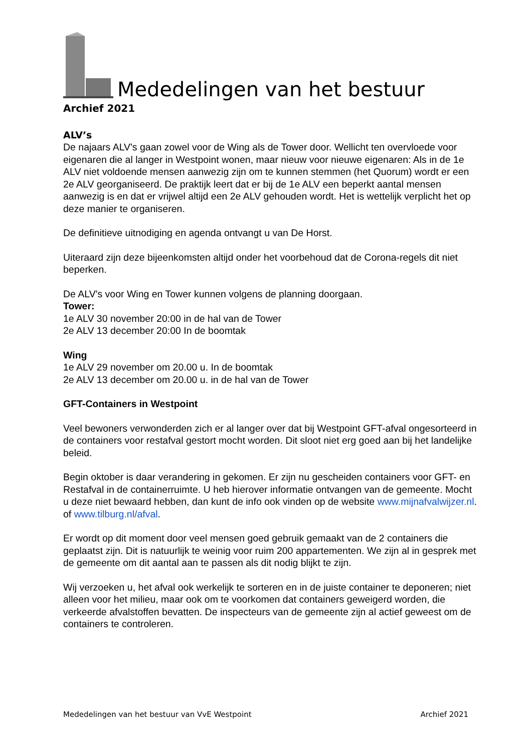Mededelingen van het bestuur
Archief 2021
ALV’s
De najaars ALV's gaan zowel voor de Wing als de Tower door. Wellicht ten overvloede voor eigenaren die al langer in Westpoint wonen, maar nieuw voor nieuwe eigenaren: Als in de 1e ALV niet voldoende mensen aanwezig zijn om te kunnen stemmen (het Quorum) wordt er een 2e ALV georganiseerd. De praktijk leert dat er bij de 1e ALV een beperkt aantal mensen aanwezig is en dat er vrijwel altijd een 2e ALV gehouden wordt. Het is wettelijk verplicht het op deze manier te organiseren.
De definitieve uitnodiging en agenda ontvangt u van De Horst.
Uiteraard zijn deze bijeenkomsten altijd onder het voorbehoud dat de Corona-regels dit niet beperken.
De ALV's voor Wing en Tower kunnen volgens de planning doorgaan.
Tower:
1e ALV 30 november 20:00 in de hal van de Tower
2e ALV 13 december 20:00 In de boomtak
Wing
1e ALV 29 november om 20.00 u. In de boomtak
2e ALV 13 december om 20.00 u. in de hal van de Tower
GFT-Containers in Westpoint
Veel bewoners verwonderden zich er al langer over dat bij Westpoint GFT-afval ongesorteerd in de containers voor restafval gestort mocht worden. Dit sloot niet erg goed aan bij het landelijke beleid.
Begin oktober is daar verandering in gekomen. Er zijn nu gescheiden containers voor GFT- en Restafval in de containerruimte. U heb hierover informatie ontvangen van de gemeente. Mocht u deze niet bewaard hebben, dan kunt de info ook vinden op de website www.mijnafvalwijzer.nl. of www.tilburg.nl/afval.
Er wordt op dit moment door veel mensen goed gebruik gemaakt van de 2 containers die geplaatst zijn. Dit is natuurlijk te weinig voor ruim 200 appartementen. We zijn al in gesprek met de gemeente om dit aantal aan te passen als dit nodig blijkt te zijn.
Wij verzoeken u, het afval ook werkelijk te sorteren en in de juiste container te deponeren; niet alleen voor het milieu, maar ook om te voorkomen dat containers geweigerd worden, die verkeerde afvalstoffen bevatten. De inspecteurs van de gemeente zijn al actief geweest om de containers te controleren.
Mededelingen van het bestuur van VvE Westpoint Archief 2021